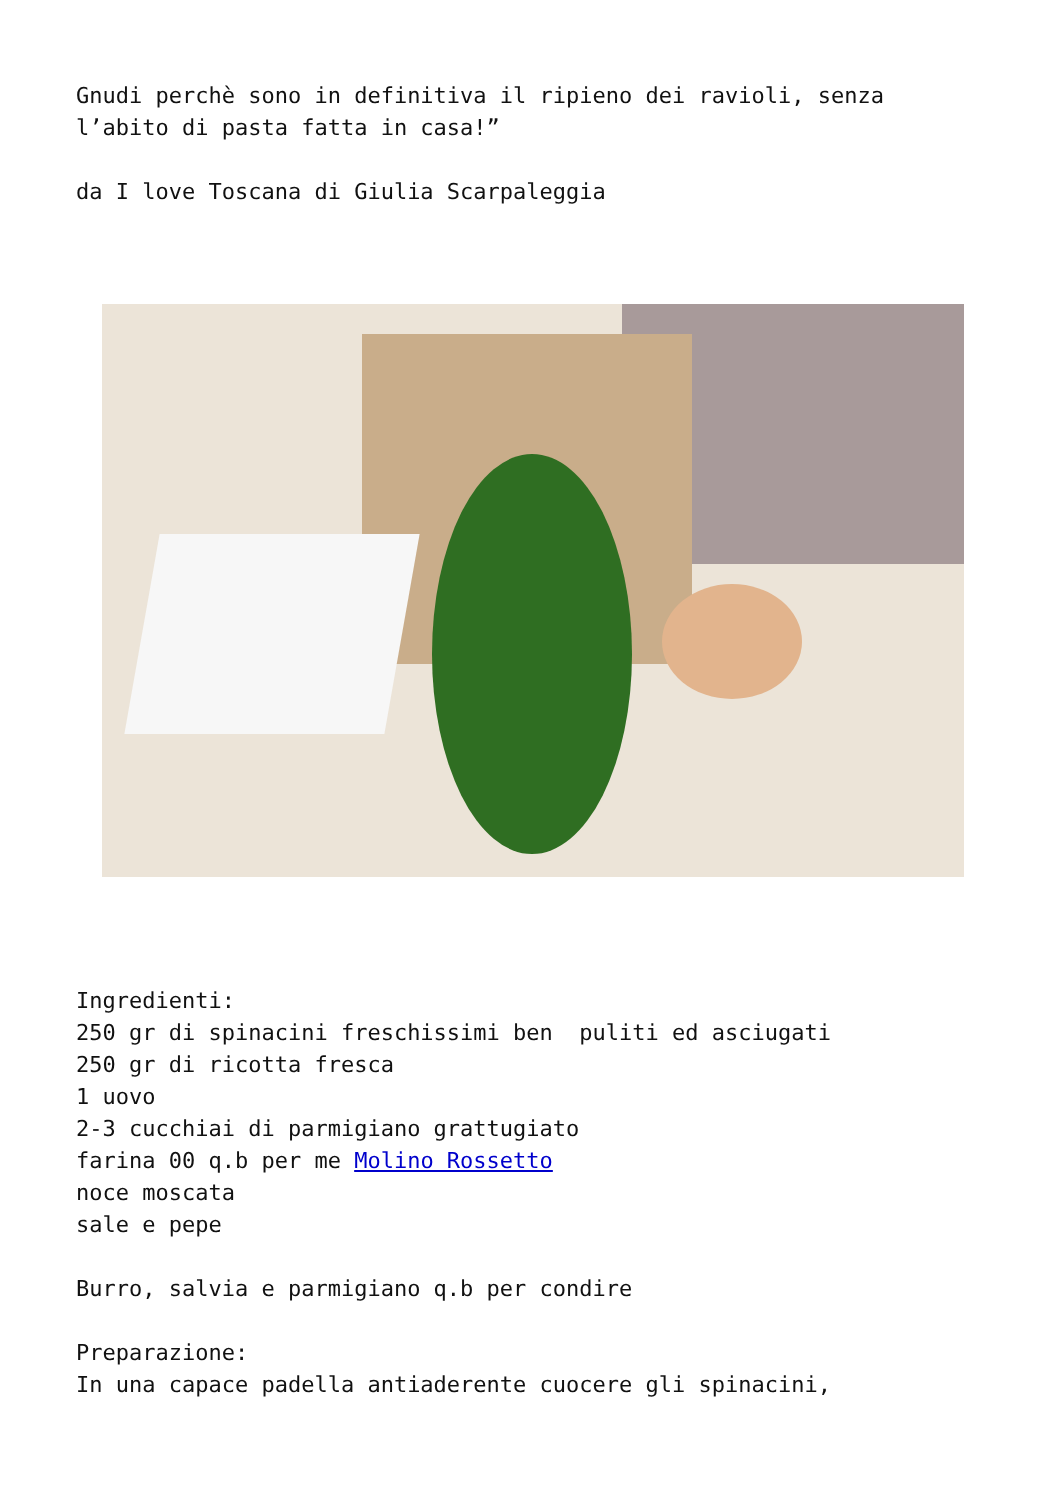Gnudi perchè sono in definitiva il ripieno dei ravioli, senza l’abito di pasta fatta in casa!”
da I love Toscana di Giulia Scarpaleggia
Ingredienti: 250 gr di spinacini freschissimi ben puliti ed asciugati 250 gr di ricotta fresca 1 uovo 2-3 cucchiai di parmigiano grattugiato farina 00 q.b per me Molino Rossetto noce moscata sale e pepe
Burro, salvia e parmigiano q.b per condire
Preparazione: In una capace padella antiaderente cuocere gli spinacini,